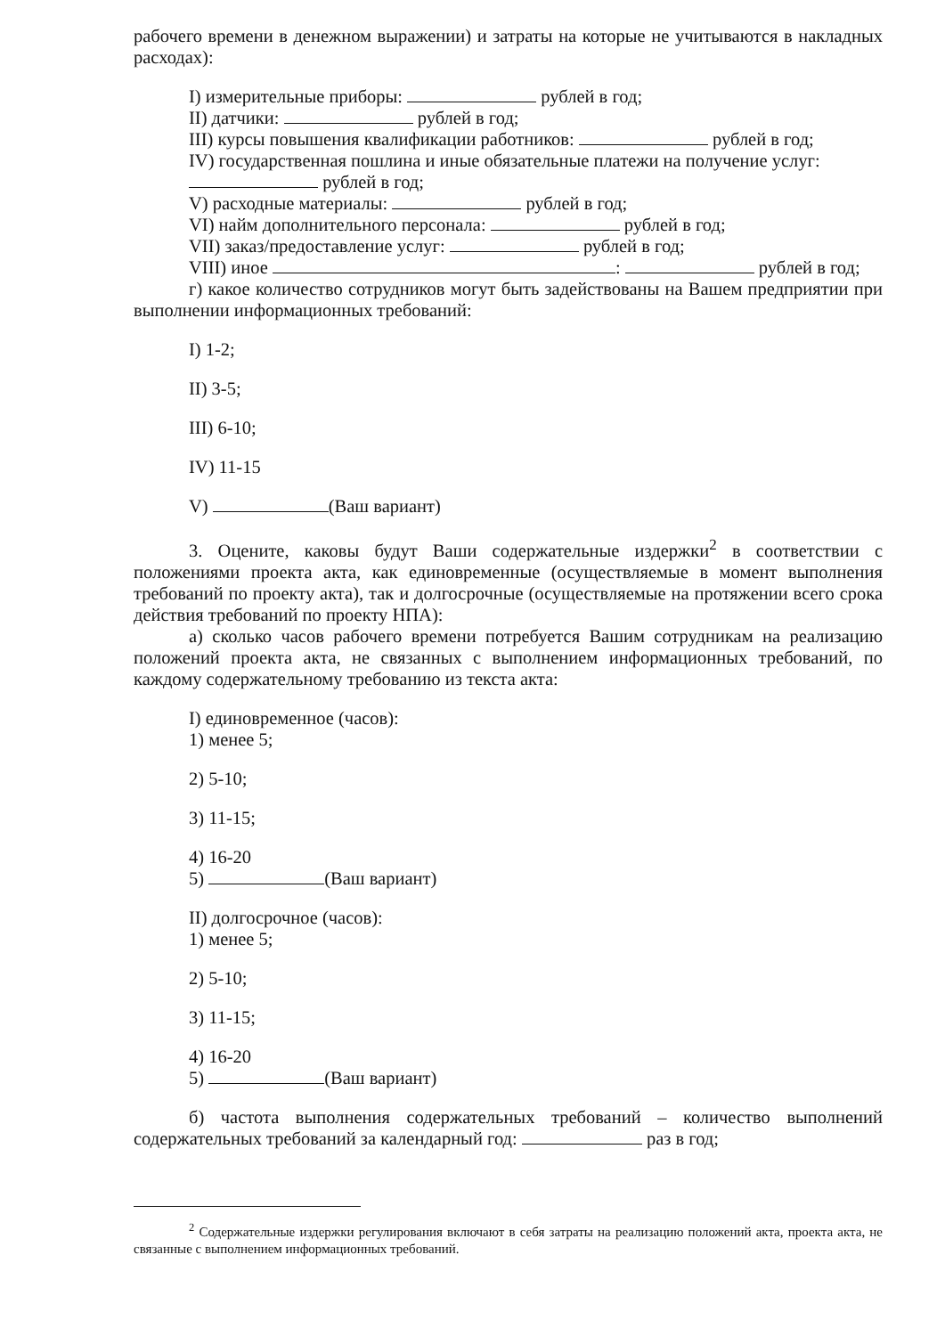рабочего времени в денежном выражении) и затраты на которые не учитываются в накладных расходах):
I) измерительные приборы: рублей в год;
II) датчики: рублей в год;
III) курсы повышения квалификации работников: рублей в год;
IV) государственная пошлина и иные обязательные платежи на получение услуг:
рублей в год;
V) расходные материалы: рублей в год;
VI) найм дополнительного персонала: рублей в год;
VII) заказ/предоставление услуг: рублей в год;
VIII) иное : рублей в год;
г) какое количество сотрудников могут быть задействованы на Вашем предприятии при выполнении информационных требований:
I) 1-2;
II) 3-5;
III) 6-10;
IV) 11-15
V) (Ваш вариант)
3. Оцените, каковы будут Ваши содержательные издержки<sup>2</sup> в соответствии с положениями проекта акта, как единовременные (осуществляемые в момент выполнения требований по проекту акта), так и долгосрочные (осуществляемые на протяжении всего срока действия требований по проекту НПА):
а) сколько часов рабочего времени потребуется Вашим сотрудникам на реализацию положений проекта акта, не связанных с выполнением информационных требований, по каждому содержательному требованию из текста акта:
I) единовременное (часов):
1) менее 5;
2) 5-10;
3) 11-15;
4) 16-20
5) (Ваш вариант)
II) долгосрочное (часов):
1) менее 5;
2) 5-10;
3) 11-15;
4) 16-20
5) (Ваш вариант)
б) частота выполнения содержательных требований – количество выполнений содержательных требований за календарный год: раз в год;
<sup>2</sup> Содержательные издержки регулирования включают в себя затраты на реализацию положений акта, проекта акта, не связанные с выполнением информационных требований.